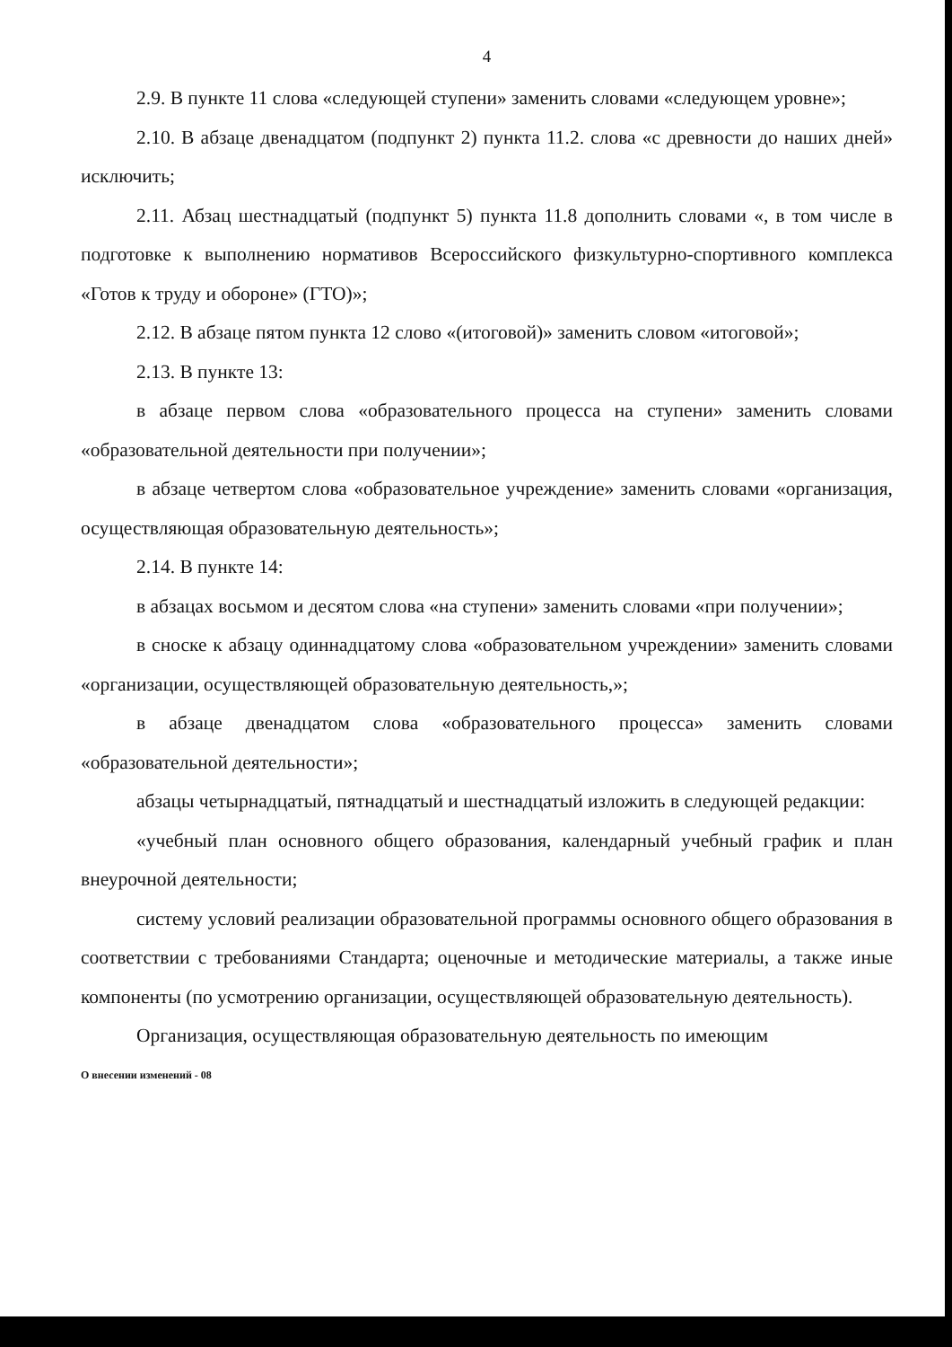4
2.9. В пункте 11 слова «следующей ступени» заменить словами «следующем уровне»;
2.10. В абзаце двенадцатом (подпункт 2) пункта 11.2. слова «с древности до наших дней» исключить;
2.11. Абзац шестнадцатый (подпункт 5) пункта 11.8 дополнить словами «, в том числе в подготовке к выполнению нормативов Всероссийского физкультурно-спортивного комплекса «Готов к труду и обороне» (ГТО)»;
2.12. В абзаце пятом пункта 12 слово «(итоговой)» заменить словом «итоговой»;
2.13. В пункте 13:
в абзаце первом слова «образовательного процесса на ступени» заменить словами «образовательной деятельности при получении»;
в абзаце четвертом слова «образовательное учреждение» заменить словами «организация, осуществляющая образовательную деятельность»;
2.14. В пункте 14:
в абзацах восьмом и десятом слова «на ступени» заменить словами «при получении»;
в сноске к абзацу одиннадцатому слова «образовательном учреждении» заменить словами «организации, осуществляющей образовательную деятельность,»;
в абзаце двенадцатом слова «образовательного процесса» заменить словами «образовательной деятельности»;
абзацы четырнадцатый, пятнадцатый и шестнадцатый изложить в следующей редакции:
«учебный план основного общего образования, календарный учебный график и план внеурочной деятельности;
систему условий реализации образовательной программы основного общего образования в соответствии с требованиями Стандарта; оценочные и методические материалы, а также иные компоненты (по усмотрению организации, осуществляющей образовательную деятельность).
Организация, осуществляющая образовательную деятельность по имеющим
О внесении изменений - 08